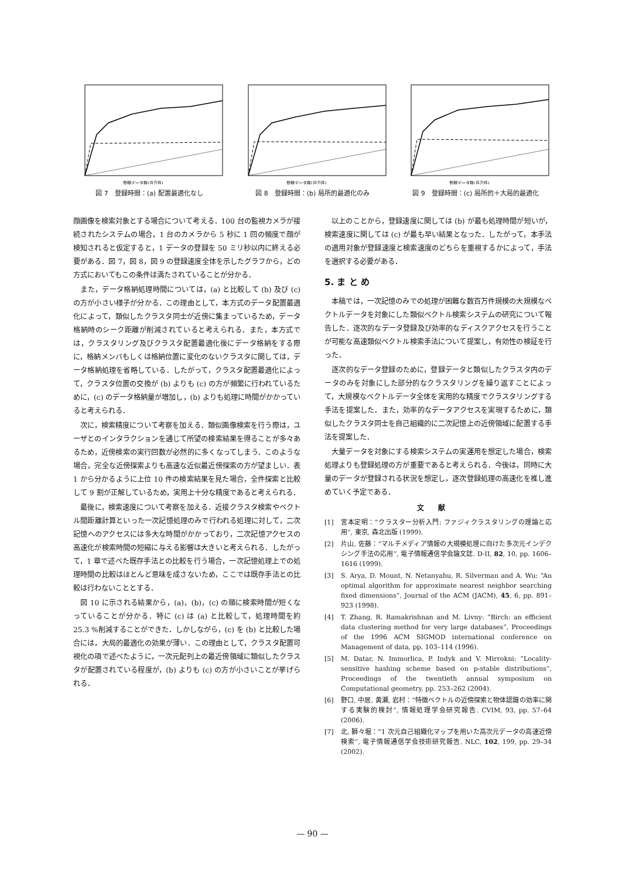登録データ数(百万件)
図 7　登録時間：(a) 配置最適化なし
登録データ数(百万件)
図 8　登録時間：(b) 局所的最適化のみ
登録データ数(百万件)
図 9　登録時間：(c) 局所的＋大局的最適化
顔画像を検索対象とする場合について考える．100 台の監視カメラが接続されたシステムの場合，1 台のカメラから 5 秒に 1 回の頻度で顔が検知されると仮定すると，1 データの登録を 50 ミリ秒以内に終える必要がある．図 7，図 8，図 9 の登録速度全体を示したグラフから，どの方式においてもこの条件は満たされていることが分かる．
また，データ格納処理時間については，(a) と比較して (b) 及び (c) の方が小さい様子が分かる．この理由として，本方式のデータ配置最適化によって，類似したクラスタ同士が近傍に集まっているため，データ格納時のシーク距離が削減されていると考えられる．また，本方式では，クラスタリング及びクラスタ配置最適化後にデータ格納をする際に，格納メンバもしくは格納位置に変化のないクラスタに関しては，データ格納処理を省略している．したがって，クラスタ配置最適化によって，クラスタ位置の交換が (b) よりも (c) の方が頻繁に行われているために，(c) のデータ格納量が増加し，(b) よりも処理に時間がかかっていると考えられる．
次に，検索精度について考察を加える．類似画像検索を行う際は，ユーザとのインタラクションを通じて所望の検索結果を得ることが多々あるため，近傍検索の実行回数が必然的に多くなってしまう．このような場合，完全な近傍探索よりも高速な近似最近傍探索の方が望ましい．表 1 から分かるように上位 10 件の検索結果を見た場合，全件探索と比較して 9 割が正解しているため，実用上十分な精度であると考えられる．
最後に，検索速度について考察を加える．近接クラスタ検索やベクトル間距離計算といった一次記憶処理のみで行われる処理に対して，二次記憶へのアクセスには多大な時間がかかっており，二次記憶アクセスの高速化が検索時間の短縮に与える影響は大きいと考えられる．したがって，1 章で述べた既存手法との比較を行う場合，一次記憶処理上での処理時間の比較はほとんど意味を成さないため，ここでは既存手法との比較は行わないこととする．
図 10 に示される結果から，(a)，(b)，(c) の順に検索時間が短くなっていることが分かる．特に (c) は (a) と比較して，処理時間を約 25.3 %削減することができた．しかしながら，(c) を (b) と比較した場合には，大局的最適化の効果が薄い．この理由として，クラスタ配置可視化の項で述べたように，一次元配列上の最近傍領域に類似したクラスタが配置されている程度が，(b) よりも (c) の方が小さいことが挙げられる．
以上のことから，登録速度に関しては (b) が最も処理時間が短いが，検索速度に関しては (c) が最も早い結果となった．したがって，本手法の適用対象が登録速度と検索速度のどちらを重視するかによって，手法を選択する必要がある．
5. ま と め
本稿では，一次記憶のみでの処理が困難な数百万件規模の大規模なベクトルデータを対象にした類似ベクトル検索システムの研究について報告した．逐次的なデータ登録及び効率的なディスクアクセスを行うことが可能な高速類似ベクトル検索手法について提案し，有効性の検証を行った．
逐次的なデータ登録のために，登録データと類似したクラスタ内のデータのみを対象にした部分的なクラスタリングを繰り返すことによって，大規模なベクトルデータ全体を実用的な精度でクラスタリングする手法を提案した．また，効率的なデータアクセスを実現するために，類似したクラスタ同士を自己組織的に二次記憶上の近傍領域に配置する手法を提案した．
大量データを対象にする検索システムの実運用を想定した場合，検索処理よりも登録処理の方が重要であると考えられる．今後は，同時に大量のデータが登録される状況を想定し，逐次登録処理の高速化を推し進めていく予定である．
文献
[1] 宮本定明：“クラスター分析入門: ファジィクラスタリングの理論と応用”, 東京, 森北出版 (1999).
[2] 片山, 佐藤：“マルチメディア情報の大規模処理に向けた多次元インデクシング手法の応用”, 電子情報通信学会論文誌. D-II, 82, 10, pp. 1606–1616 (1999).
[3] S. Arya, D. Mount, N. Netanyahu, R. Silverman and A. Wu: “An optimal algorithm for approximate nearest neighbor searching fixed dimensions”, Journal of the ACM (JACM), 45, 6, pp. 891–923 (1998).
[4] T. Zhang, R. Ramakrishnan and M. Livny: “Birch: an efficient data clustering method for very large databases”, Proceedings of the 1996 ACM SIGMOD international conference on Management of data, pp. 103–114 (1996).
[5] M. Datar, N. Immorlica, P. Indyk and V. Mirrokni: “Locality-sensitive hashing scheme based on p-stable distributions”, Proceedings of the twentieth annual symposium on Computational geometry, pp. 253–262 (2004).
[6] 野口, 中居, 黄瀬, 岩村：“特徴ベクトルの近傍探索と物体認識の効率に関する実験的検討”, 情報処理学会研究報告. CVIM, 93, pp. 57–64 (2006).
[7] 北, 獅々堀：“1 次元自己組織化マップを用いた高次元データの高速近傍検索”, 電子情報通信学会技術研究報告. NLC, 102, 199, pp. 29–34 (2002).
— 90 —